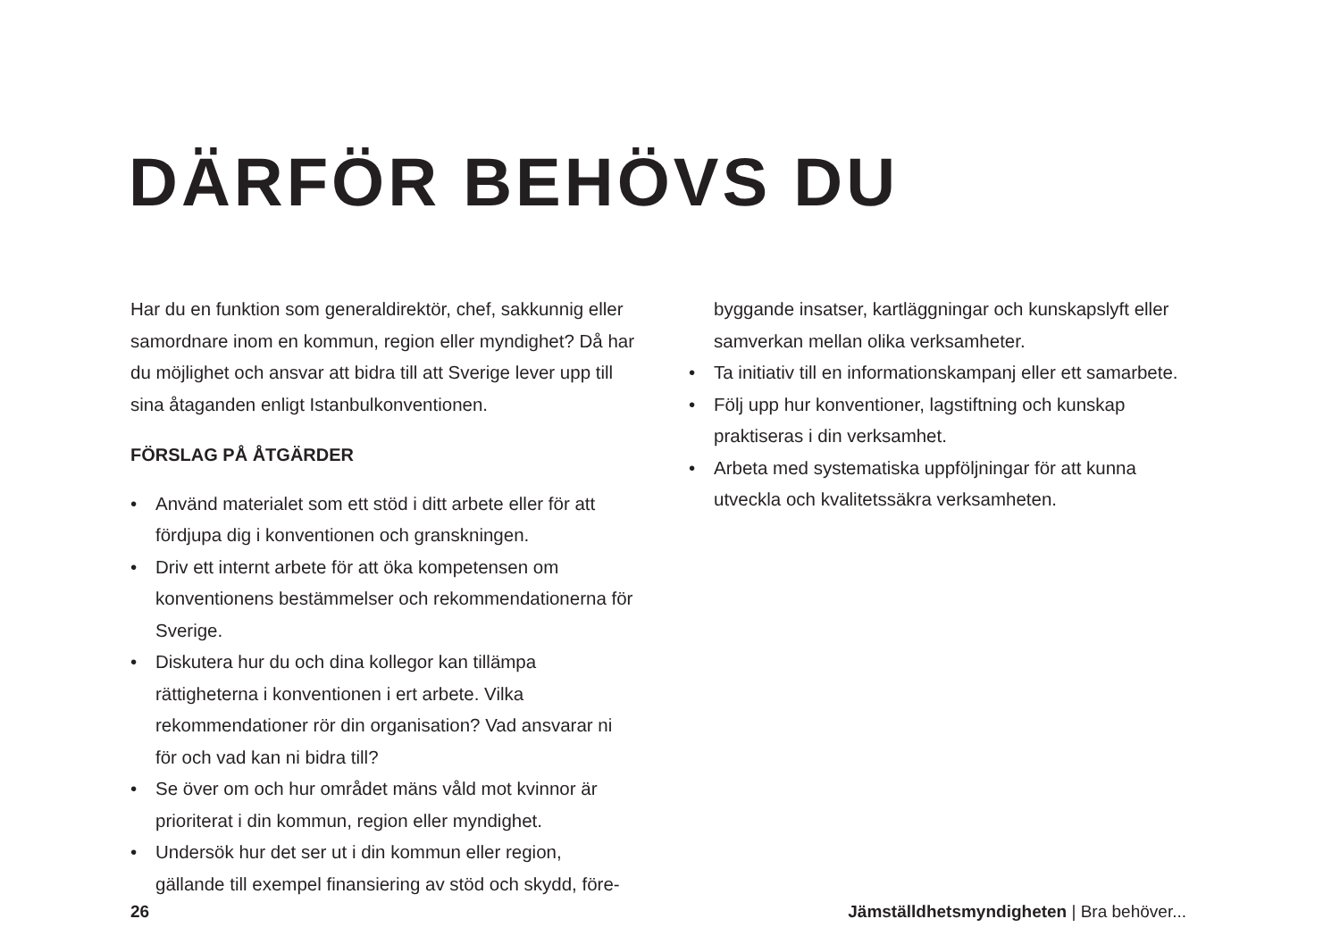DÄRFÖR BEHÖVS DU
Har du en funktion som generaldirektör, chef, sakkunnig eller samordnare inom en kommun, region eller myndighet? Då har du möjlighet och ansvar att bidra till att Sverige lever upp till sina åtaganden enligt Istanbulkonventionen.
FÖRSLAG PÅ ÅTGÄRDER
• Använd materialet som ett stöd i ditt arbete eller för att fördjupa dig i konventionen och granskningen.
• Driv ett internt arbete för att öka kompetensen om konventionens bestämmelser och rekommendationerna för Sverige.
• Diskutera hur du och dina kollegor kan tillämpa rättigheterna i konventionen i ert arbete. Vilka rekommendationer rör din organisation? Vad ansvarar ni för och vad kan ni bidra till?
• Se över om och hur området mäns våld mot kvinnor är prioriterat i din kommun, region eller myndighet.
• Undersök hur det ser ut i din kommun eller region, gällande till exempel finansiering av stöd och skydd, före-
byggande insatser, kartläggningar och kunskapslyft eller samverkan mellan olika verksamheter.
• Ta initiativ till en informationskampanj eller ett samarbete.
• Följ upp hur konventioner, lagstiftning och kunskap praktiseras i din verksamhet.
• Arbeta med systematiska uppföljningar för att kunna utveckla och kvalitetssäkra verksamheten.
26 Jämställdhetsmyndigheten | Bra behöver...